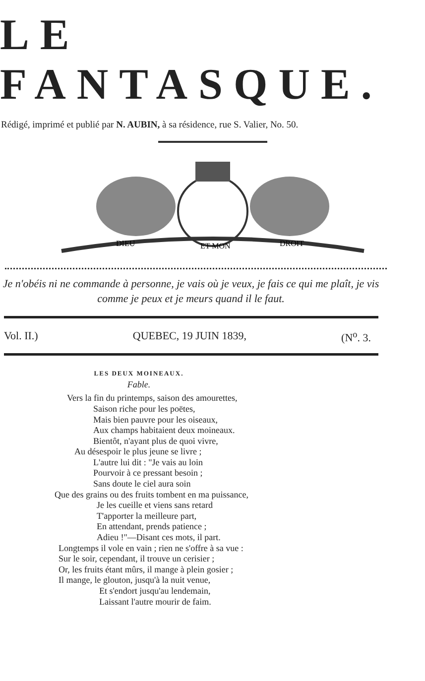LE FANTASQUE.
Rédigé, imprimé et publié par N. AUBIN, à sa résidence, rue S. Valier, No. 50.
DIEU
ET MON
DROIT
Je n'obéis ni ne commande à personne, je vais où je veux, je fais ce qui me plaît, je vis comme je peux et je meurs quand il le faut.
Vol. II.) QUEBEC, 19 JUIN 1839, (N<sup>o</sup>. 3.
LES DEUX MOINEAUX.
Fable.
Vers la fin du printemps, saison des amourettes,
Saison riche pour les poëtes,
Mais bien pauvre pour les oiseaux,
Aux champs habitaient deux moineaux.
Bientôt, n'ayant plus de quoi vivre,
Au désespoir le plus jeune se livre ;
L'autre lui dit : "Je vais au loin
Pourvoir à ce pressant besoin ;
Sans doute le ciel aura soin
Que des grains ou des fruits tombent en ma puissance,
Je les cueille et viens sans retard
T'apporter la meilleure part,
En attendant, prends patience ;
Adieu !"—Disant ces mots, il part.
Longtemps il vole en vain ; rien ne s'offre à sa vue :
Sur le soir, cependant, il trouve un cerisier ;
Or, les fruits étant mûrs, il mange à plein gosier ;
Il mange, le glouton, jusqu'à la nuit venue,
Et s'endort jusqu'au lendemain,
Laissant l'autre mourir de faim.